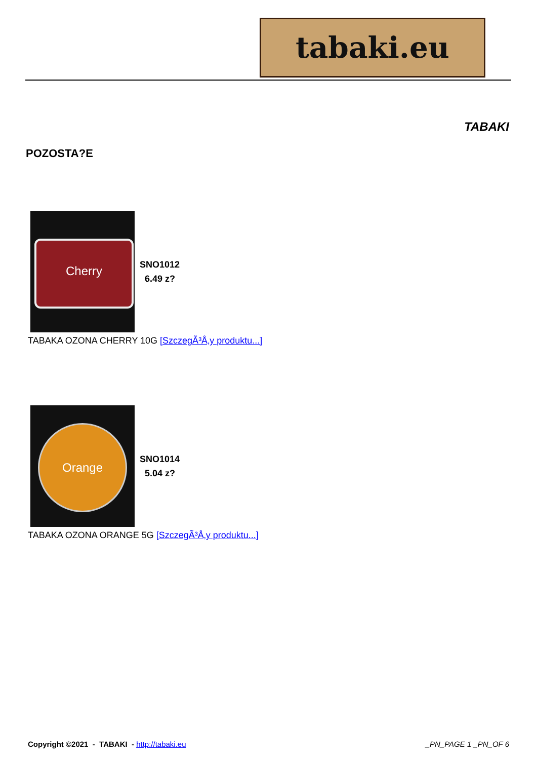tabaki.eu
TABAKI
POZOSTA?E
Cherry
SNO1012
6.49 z?
TABAKA OZONA CHERRY 10G [SzczegÃ³Å‚y produktu...]
Orange
SNO1014
5.04 z?
TABAKA OZONA ORANGE 5G [SzczegÃ³Å‚y produktu...]
Copyright ©2021 - TABAKI - http://tabaki.eu
_PN_PAGE 1 _PN_OF 6